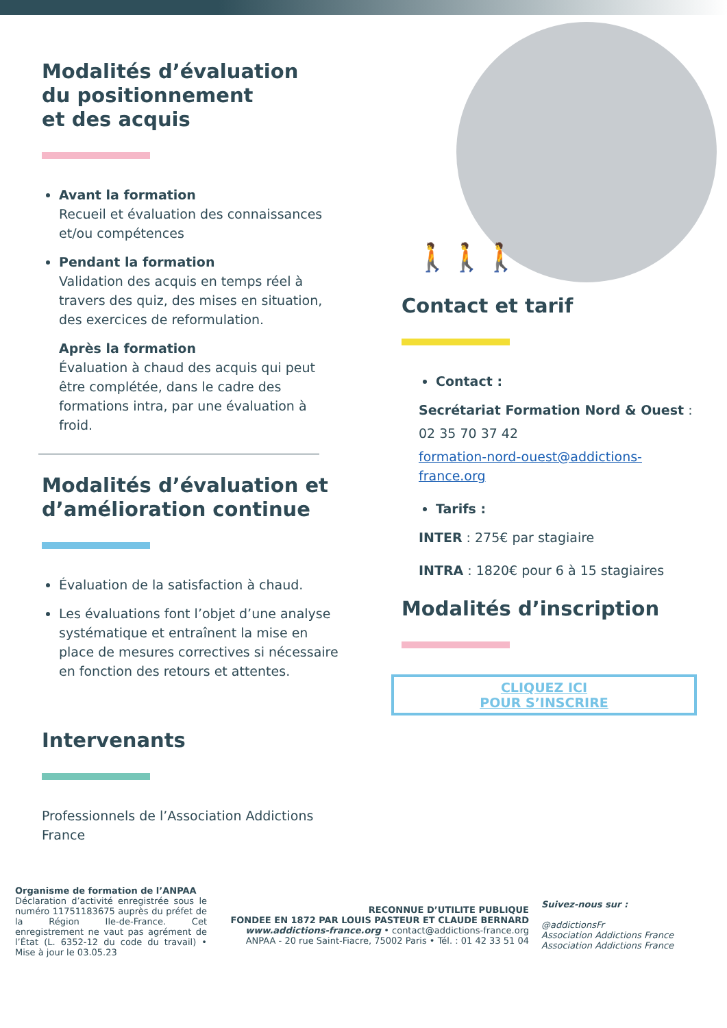Modalités d’évaluation
du positionnement
et des acquis
Avant la formation
Recueil et évaluation des connaissances et/ou compétences
Pendant la formation
Validation des acquis en temps réel à travers des quiz, des mises en situation, des exercices de reformulation.
Après la formation
Évaluation à chaud des acquis qui peut être complétée, dans le cadre des formations intra, par une évaluation à froid.
Modalités d’évaluation et d’amélioration continue
Évaluation de la satisfaction à chaud.
Les évaluations font l’objet d’une analyse systématique et entraînent la mise en place de mesures correctives si nécessaire en fonction des retours et attentes.
Intervenants
Professionnels de l’Association Addictions France
🚶🚶🚶
Contact et tarif
Contact :
Secrétariat Formation Nord & Ouest :
02 35 70 37 42
formation-nord-ouest@addictions-france.org
Tarifs :
INTER : 275€ par stagiaire
INTRA : 1820€ pour 6 à 15 stagiaires
Modalités d’inscription
CLIQUEZ ICI
POUR S’INSCRIRE
Organisme de formation de l’ANPAA
Déclaration d’activité enregistrée sous le numéro 11751183675 auprès du préfet de la Région Ile-de-France. Cet enregistrement ne vaut pas agrément de l’État (L. 6352-12 du code du travail) • Mise à jour le 03.05.23
RECONNUE D’UTILITE PUBLIQUE
FONDEE EN 1872 PAR LOUIS PASTEUR ET CLAUDE BERNARD
www.addictions-france.org • contact@addictions-france.org
ANPAA - 20 rue Saint-Fiacre, 75002 Paris • Tél. : 01 42 33 51 04
Suivez-nous sur :
@addictionsFr
Association Addictions France
Association Addictions France